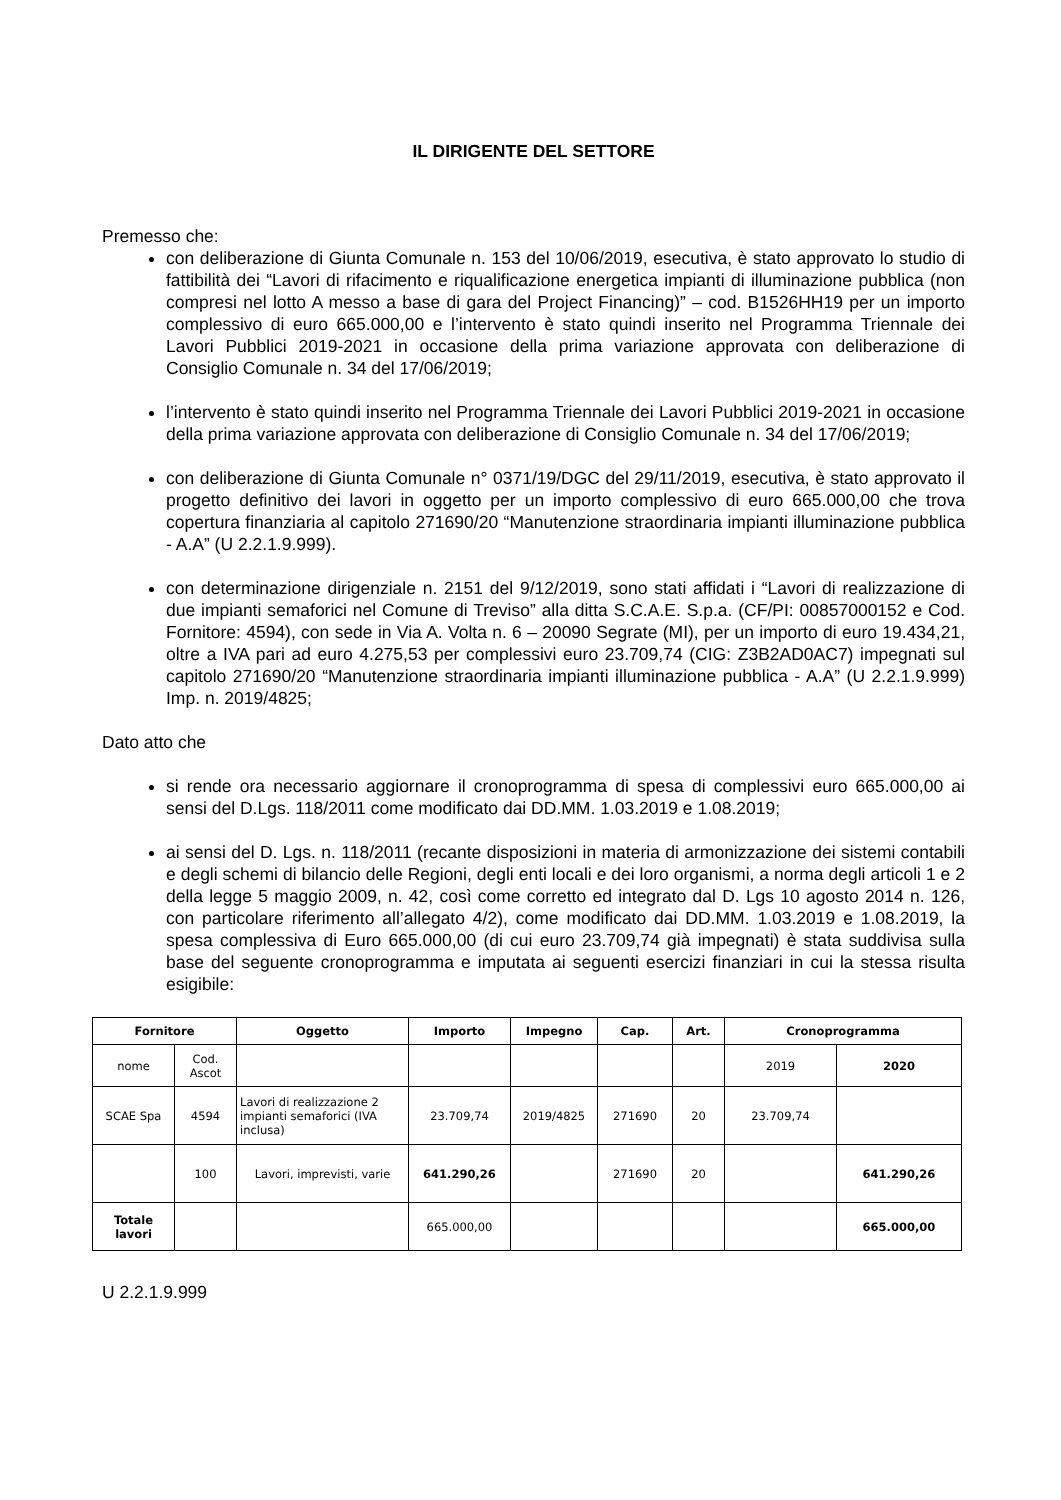IL DIRIGENTE DEL SETTORE
Premesso che:
con deliberazione di Giunta Comunale n. 153 del 10/06/2019, esecutiva, è stato approvato lo studio di fattibilità dei “Lavori di rifacimento e riqualificazione energetica impianti di illuminazione pubblica (non compresi nel lotto A messo a base di gara del Project Financing)” – cod. B1526HH19 per un importo complessivo di euro 665.000,00 e l’intervento è stato quindi inserito nel Programma Triennale dei Lavori Pubblici 2019-2021 in occasione della prima variazione approvata con deliberazione di Consiglio Comunale n. 34 del 17/06/2019;
l’intervento è stato quindi inserito nel Programma Triennale dei Lavori Pubblici 2019-2021 in occasione della prima variazione approvata con deliberazione di Consiglio Comunale n. 34 del 17/06/2019;
con deliberazione di Giunta Comunale n° 0371/19/DGC del 29/11/2019, esecutiva, è stato approvato il progetto definitivo dei lavori in oggetto per un importo complessivo di euro 665.000,00 che trova copertura finanziaria al capitolo 271690/20 “Manutenzione straordinaria impianti illuminazione pubblica - A.A” (U 2.2.1.9.999).
con determinazione dirigenziale n. 2151 del 9/12/2019, sono stati affidati i “Lavori di realizzazione di due impianti semaforici nel Comune di Treviso” alla ditta S.C.A.E. S.p.a. (CF/PI: 00857000152 e Cod. Fornitore: 4594), con sede in Via A. Volta n. 6 – 20090 Segrate (MI), per un importo di euro 19.434,21, oltre a IVA pari ad euro 4.275,53 per complessivi euro 23.709,74 (CIG: Z3B2AD0AC7) impegnati sul capitolo 271690/20 “Manutenzione straordinaria impianti illuminazione pubblica - A.A” (U 2.2.1.9.999) Imp. n. 2019/4825;
Dato atto che
si rende ora necessario aggiornare il cronoprogramma di spesa di complessivi euro 665.000,00 ai sensi del D.Lgs. 118/2011 come modificato dai DD.MM. 1.03.2019 e 1.08.2019;
ai sensi del D. Lgs. n. 118/2011 (recante disposizioni in materia di armonizzazione dei sistemi contabili e degli schemi di bilancio delle Regioni, degli enti locali e dei loro organismi, a norma degli articoli 1 e 2 della legge 5 maggio 2009, n. 42, così come corretto ed integrato dal D. Lgs 10 agosto 2014 n. 126, con particolare riferimento all’allegato 4/2), come modificato dai DD.MM. 1.03.2019 e 1.08.2019, la spesa complessiva di Euro 665.000,00 (di cui euro 23.709,74 già impegnati) è stata suddivisa sulla base del seguente cronoprogramma e imputata ai seguenti esercizi finanziari in cui la stessa risulta esigibile:
| Fornitore | | Oggetto | Importo | Impegno | Cap. | Art. | Cronoprogramma | |
| --- | --- | --- | --- | --- | --- | --- | --- | --- |
| nome | Cod. Ascot | | | | | | 2019 | 2020 |
| SCAE Spa | 4594 | Lavori di realizzazione 2 impianti semaforici (IVA inclusa) | 23.709,74 | 2019/4825 | 271690 | 20 | 23.709,74 | |
| | 100 | Lavori, imprevisti, varie | 641.290,26 | | 271690 | 20 | | 641.290,26 |
| Totale lavori | | | 665.000,00 | | | | | 665.000,00 |
U 2.2.1.9.999